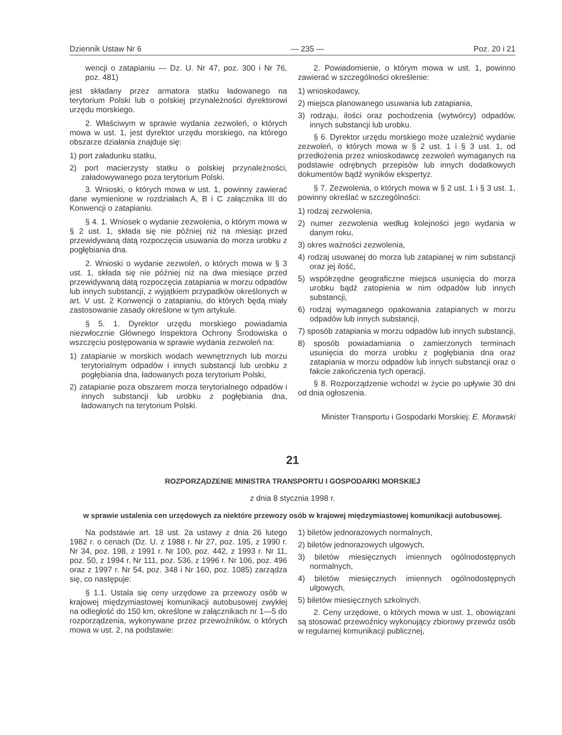Dziennik Ustaw Nr 6 — 235 — Poz. 20 i 21
wencji o zatapianiu — Dz. U. Nr 47, poz. 300 i Nr 76, poz. 481)
jest składany przez armatora statku ładowanego na terytorium Polski lub o polskiej przynależności dyrektorowi urzędu morskiego.
2. Właściwym w sprawie wydania zezwoleń, o których mowa w ust. 1, jest dyrektor urzędu morskiego, na którego obszarze działania znajduje się:
1) port załadunku statku,
2) port macierzysty statku o polskiej przynależności, załadowywanego poza terytorium Polski.
3. Wnioski, o których mowa w ust. 1, powinny zawierać dane wymienione w rozdziałach A, B i C załącznika III do Konwencji o zatapianiu.
§ 4. 1. Wniosek o wydanie zezwolenia, o którym mowa w § 2 ust. 1, składa się nie później niż na miesiąc przed przewidywaną datą rozpoczęcia usuwania do morza urobku z pogłębiania dna.
2. Wnioski o wydanie zezwoleń, o których mowa w § 3 ust. 1, składa się nie później niż na dwa miesiące przed przewidywaną datą rozpoczęcia zatapiania w morzu odpadów lub innych substancji, z wyjątkiem przypadków określonych w art. V ust. 2 Konwencji o zatapianiu, do których będą miały zastosowanie zasady określone w tym artykule.
§ 5. 1. Dyrektor urzędu morskiego powiadamia niezwłocznie Głównego Inspektora Ochrony Środowiska o wszczęciu postępowania w sprawie wydania zezwoleń na:
1) zatapianie w morskich wodach wewnętrznych lub morzu terytorialnym odpadów i innych substancji lub urobku z pogłębiania dna, ładowanych poza terytorium Polski,
2) zatapianie poza obszarem morza terytorialnego odpadów i innych substancji lub urobku z pogłębiania dna, ładowanych na terytorium Polski.
2. Powiadomienie, o którym mowa w ust. 1, powinno zawierać w szczególności określenie:
1) wnioskodawcy,
2) miejsca planowanego usuwania lub zatapiania,
3) rodzaju, ilości oraz pochodzenia (wytwórcy) odpadów, innych substancji lub urobku.
§ 6. Dyrektor urzędu morskiego może uzależnić wydanie zezwoleń, o których mowa w § 2 ust. 1 i § 3 ust. 1, od przedłożenia przez wnioskodawcę zezwoleń wymaganych na podstawie odrębnych przepisów lub innych dodatkowych dokumentów bądź wyników ekspertyz.
§ 7. Zezwolenia, o których mowa w § 2 ust. 1 i § 3 ust. 1, powinny określać w szczególności:
1) rodzaj zezwolenia,
2) numer zezwolenia według kolejności jego wydania w danym roku,
3) okres ważności zezwolenia,
4) rodzaj usuwanej do morza lub zatapianej w nim substancji oraz jej ilość,
5) współrzędne geograficzne miejsca usunięcia do morza urobku bądź zatopienia w nim odpadów lub innych substancji,
6) rodzaj wymaganego opakowania zatapianych w morzu odpadów lub innych substancji,
7) sposób zatapiania w morzu odpadów lub innych substancji,
8) sposób powiadamiania o zamierzonych terminach usunięcia do morza urobku z pogłębiania dna oraz zatapiania w morzu odpadów lub innych substancji oraz o fakcie zakończenia tych operacji.
§ 8. Rozporządzenie wchodzi w życie po upływie 30 dni od dnia ogłoszenia.
Minister Transportu i Gospodarki Morskiej: E. Morawski
21
ROZPORZĄDZENIE MINISTRA TRANSPORTU I GOSPODARKI MORSKIEJ
z dnia 8 stycznia 1998 r.
w sprawie ustalenia cen urzędowych za niektóre przewozy osób w krajowej międzymiastowej komunikacji autobusowej.
Na podstawie art. 18 ust. 2a ustawy z dnia 26 lutego 1982 r. o cenach (Dz. U. z 1988 r. Nr 27, poz. 195, z 1990 r. Nr 34, poz. 198, z 1991 r. Nr 100, poz. 442, z 1993 r. Nr 11, poz. 50, z 1994 r. Nr 111, poz. 536, z 1996 r. Nr 106, poz. 496 oraz z 1997 r. Nr 54, poz. 348 i Nr 160, poz. 1085) zarządza się, co następuje:
§ 1.1. Ustala się ceny urzędowe za przewozy osób w krajowej międzymiastowej komunikacji autobusowej zwykłej na odległość do 150 km, określone w załącznikach nr 1—5 do rozporządzenia, wykonywane przez przewoźników, o których mowa w ust. 2, na podstawie:
1) biletów jednorazowych normalnych,
2) biletów jednorazowych ulgowych,
3) biletów miesięcznych imiennych ogólnodostępnych normalnych,
4) biletów miesięcznych imiennych ogólnodostępnych ulgowych,
5) biletów miesięcznych szkolnych.
2. Ceny urzędowe, o których mowa w ust. 1, obowiązani są stosować przewoźnicy wykonujący zbiorowy przewóz osób w regularnej komunikacji publicznej,